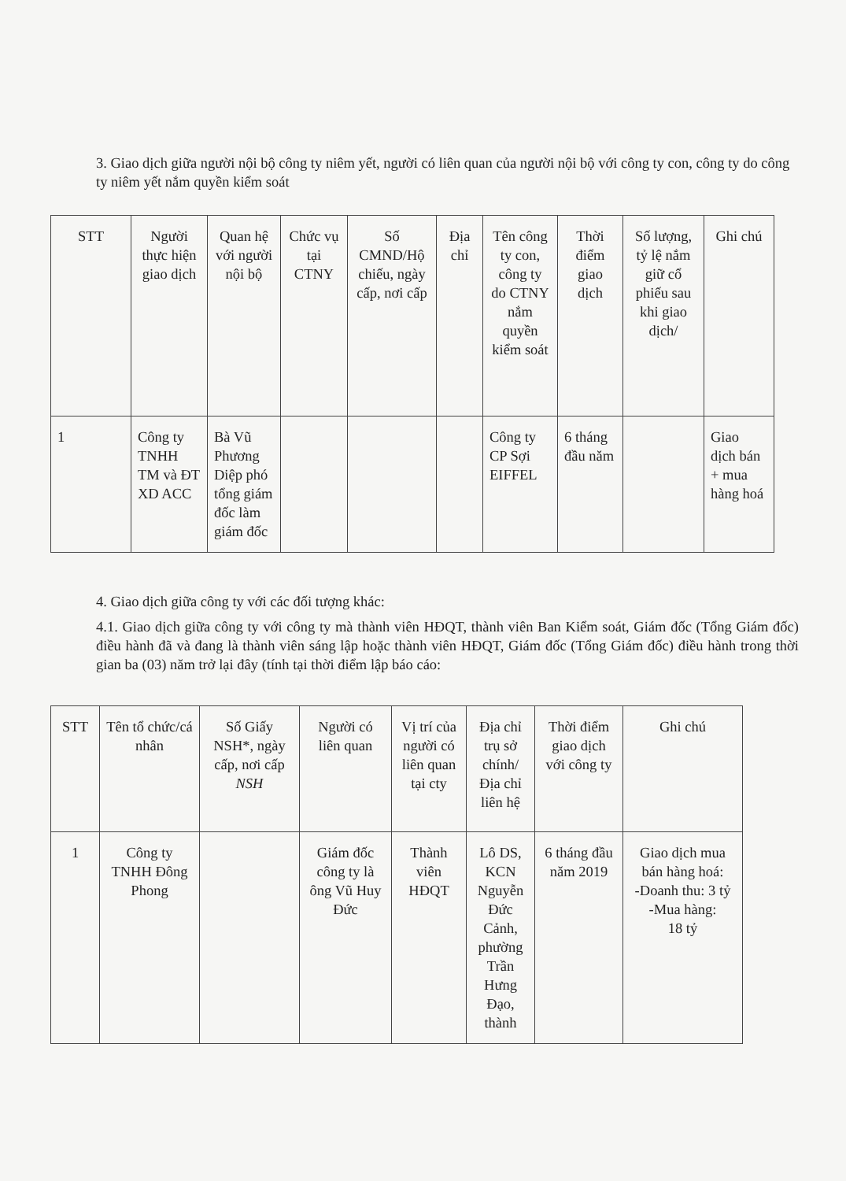3. Giao dịch giữa người nội bộ công ty niêm yết, người có liên quan của người nội bộ với công ty con, công ty do công ty niêm yết nắm quyền kiểm soát
| STT | Người thực hiện giao dịch | Quan hệ với người nội bộ | Chức vụ tại CTNY | Số CMND/Hộ chiếu, ngày cấp, nơi cấp | Địa chỉ | Tên công ty con, công ty do CTNY nắm quyền kiểm soát | Thời điểm giao dịch | Số lượng, tỷ lệ nắm giữ cổ phiếu sau khi giao dịch/ | Ghi chú |
| --- | --- | --- | --- | --- | --- | --- | --- | --- | --- |
| 1 | Công ty TNHH TM và ĐT XD ACC | Bà Vũ Phương Diệp phó tổng giám đốc làm giám đốc | | | | Công ty CP Sợi EIFFEL | 6 tháng đầu năm | | Giao dịch bán + mua hàng hoá |
4. Giao dịch giữa công ty với các đối tượng khác:
4.1. Giao dịch giữa công ty với công ty mà thành viên HĐQT, thành viên Ban Kiểm soát, Giám đốc (Tổng Giám đốc) điều hành đã và đang là thành viên sáng lập hoặc thành viên HĐQT, Giám đốc (Tổng Giám đốc) điều hành trong thời gian ba (03) năm trở lại đây (tính tại thời điểm lập báo cáo:
| STT | Tên tổ chức/cá nhân | Số Giấy NSH*, ngày cấp, nơi cấp NSH | Người có liên quan | Vị trí của người có liên quan tại cty | Địa chỉ trụ sở chính/ Địa chỉ liên hệ | Thời điểm giao dịch với công ty | Ghi chú |
| --- | --- | --- | --- | --- | --- | --- | --- |
| 1 | Công ty TNHH Đông Phong | | Giám đốc công ty là ông Vũ Huy Đức | Thành viên HĐQT | Lô DS, KCN Nguyễn Đức Cảnh, phường Trần Hưng Đạo, thành | 6 tháng đầu năm 2019 | Giao dịch mua bán hàng hoá: -Doanh thu: 3 tỷ -Mua hàng: 18 tỷ |